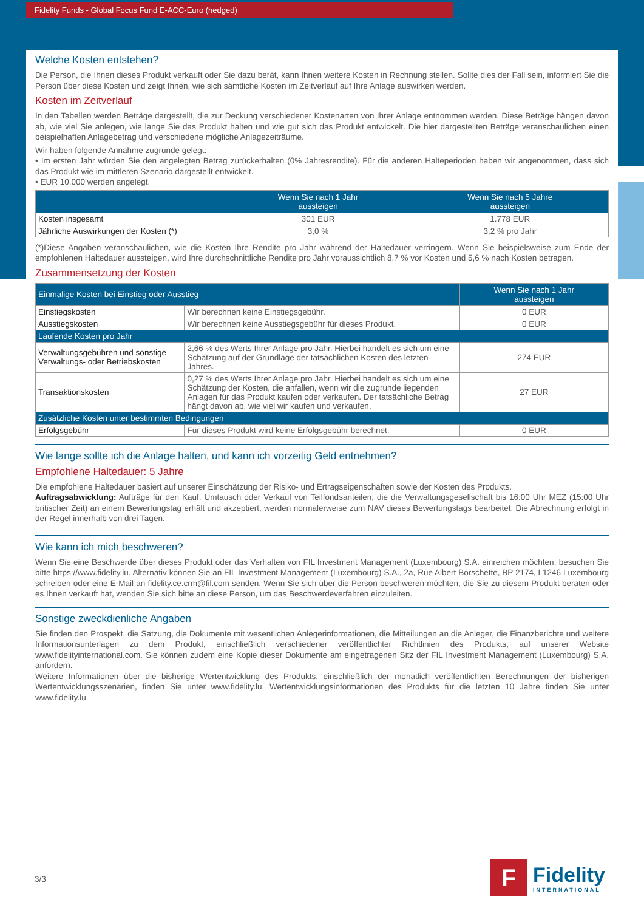Fidelity Funds - Global Focus Fund E-ACC-Euro (hedged)
Welche Kosten entstehen?
Die Person, die Ihnen dieses Produkt verkauft oder Sie dazu berät, kann Ihnen weitere Kosten in Rechnung stellen. Sollte dies der Fall sein, informiert Sie die Person über diese Kosten und zeigt Ihnen, wie sich sämtliche Kosten im Zeitverlauf auf Ihre Anlage auswirken werden.
Kosten im Zeitverlauf
In den Tabellen werden Beträge dargestellt, die zur Deckung verschiedener Kostenarten von Ihrer Anlage entnommen werden. Diese Beträge hängen davon ab, wie viel Sie anlegen, wie lange Sie das Produkt halten und wie gut sich das Produkt entwickelt. Die hier dargestellten Beträge veranschaulichen einen beispielhaften Anlagebetrag und verschiedene mögliche Anlagezeiträume.
Wir haben folgende Annahme zugrunde gelegt:
• Im ersten Jahr würden Sie den angelegten Betrag zurückerhalten (0% Jahresrendite). Für die anderen Halteperioden haben wir angenommen, dass sich das Produkt wie im mittleren Szenario dargestellt entwickelt.
• EUR 10.000 werden angelegt.
| | Wenn Sie nach 1 Jahr aussteigen | Wenn Sie nach 5 Jahre aussteigen |
| --- | --- | --- |
| Kosten insgesamt | 301 EUR | 1.778 EUR |
| Jährliche Auswirkungen der Kosten (*) | 3,0 % | 3,2 % pro Jahr |
(*)Diese Angaben veranschaulichen, wie die Kosten Ihre Rendite pro Jahr während der Haltedauer verringern. Wenn Sie beispielsweise zum Ende der empfohlenen Haltedauer aussteigen, wird Ihre durchschnittliche Rendite pro Jahr voraussichtlich 8,7 % vor Kosten und 5,6 % nach Kosten betragen.
Zusammensetzung der Kosten
| Einmalige Kosten bei Einstieg oder Ausstieg | | Wenn Sie nach 1 Jahr aussteigen |
| --- | --- | --- |
| Einstiegskosten | Wir berechnen keine Einstiegsgebühr. | 0 EUR |
| Ausstiegskosten | Wir berechnen keine Ausstiegsgebühr für dieses Produkt. | 0 EUR |
| Laufende Kosten pro Jahr | | |
| Verwaltungsgebühren und sonstige Verwaltungs- oder Betriebskosten | 2,66 % des Werts Ihrer Anlage pro Jahr. Hierbei handelt es sich um eine Schätzung auf der Grundlage der tatsächlichen Kosten des letzten Jahres. | 274 EUR |
| Transaktionskosten | 0,27 % des Werts Ihrer Anlage pro Jahr. Hierbei handelt es sich um eine Schätzung der Kosten, die anfallen, wenn wir die zugrunde liegenden Anlagen für das Produkt kaufen oder verkaufen. Der tatsächliche Betrag hängt davon ab, wie viel wir kaufen und verkaufen. | 27 EUR |
| Zusätzliche Kosten unter bestimmten Bedingungen | | |
| Erfolgsgebühr | Für dieses Produkt wird keine Erfolgsgebühr berechnet. | 0 EUR |
Wie lange sollte ich die Anlage halten, und kann ich vorzeitig Geld entnehmen?
Empfohlene Haltedauer: 5 Jahre
Die empfohlene Haltedauer basiert auf unserer Einschätzung der Risiko- und Ertragseigenschaften sowie der Kosten des Produkts.
Auftragsabwicklung: Aufträge für den Kauf, Umtausch oder Verkauf von Teilfondsanteilen, die die Verwaltungsgesellschaft bis 16:00 Uhr MEZ (15:00 Uhr britischer Zeit) an einem Bewertungstag erhält und akzeptiert, werden normalerweise zum NAV dieses Bewertungstags bearbeitet. Die Abrechnung erfolgt in der Regel innerhalb von drei Tagen.
Wie kann ich mich beschweren?
Wenn Sie eine Beschwerde über dieses Produkt oder das Verhalten von FIL Investment Management (Luxembourg) S.A. einreichen möchten, besuchen Sie bitte https://www.fidelity.lu. Alternativ können Sie an FIL Investment Management (Luxembourg) S.A., 2a, Rue Albert Borschette, BP 2174, L1246 Luxembourg schreiben oder eine E-Mail an fidelity.ce.crm@fil.com senden. Wenn Sie sich über die Person beschweren möchten, die Sie zu diesem Produkt beraten oder es Ihnen verkauft hat, wenden Sie sich bitte an diese Person, um das Beschwerdeverfahren einzuleiten.
Sonstige zweckdienliche Angaben
Sie finden den Prospekt, die Satzung, die Dokumente mit wesentlichen Anlegerinformationen, die Mitteilungen an die Anleger, die Finanzberichte und weitere Informationsunterlagen zu dem Produkt, einschließlich verschiedener veröffentlichter Richtlinien des Produkts, auf unserer Website www.fidelityinternational.com. Sie können zudem eine Kopie dieser Dokumente am eingetragenen Sitz der FIL Investment Management (Luxembourg) S.A. anfordern.
Weitere Informationen über die bisherige Wertentwicklung des Produkts, einschließlich der monatlich veröffentlichten Berechnungen der bisherigen Wertentwicklungsszenarien, finden Sie unter www.fidelity.lu. Wertentwicklungsinformationen des Produkts für die letzten 10 Jahre finden Sie unter www.fidelity.lu.
3/3
F
Fidelity
INTERNATIONAL